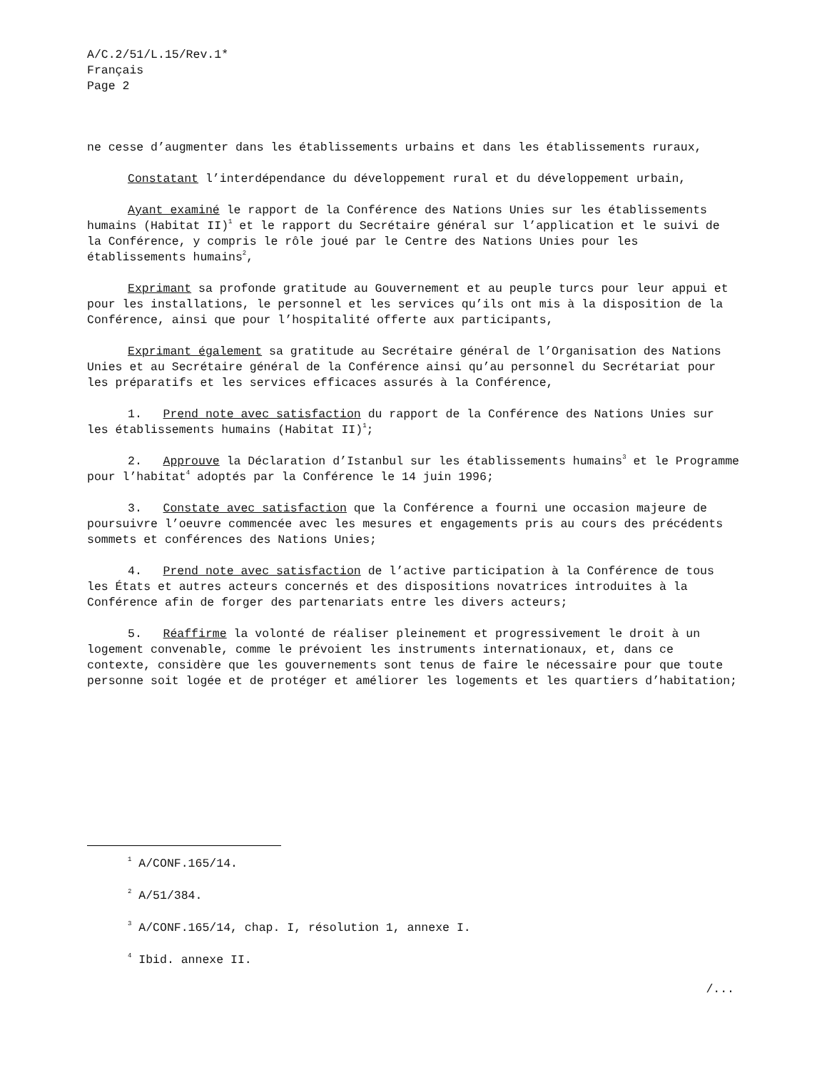A/C.2/51/L.15/Rev.1*
Français
Page 2
ne cesse d’augmenter dans les établissements urbains et dans les établissements ruraux,
Constatant l’interdépendance du développement rural et du développement urbain,
Ayant examiné le rapport de la Conférence des Nations Unies sur les établissements humains (Habitat II)<sup>1</sup> et le rapport du Secrétaire général sur l’application et le suivi de la Conférence, y compris le rôle joué par le Centre des Nations Unies pour les établissements humains<sup>2</sup>,
Exprimant sa profonde gratitude au Gouvernement et au peuple turcs pour leur appui et pour les installations, le personnel et les services qu’ils ont mis à la disposition de la Conférence, ainsi que pour l’hospitalité offerte aux participants,
Exprimant également sa gratitude au Secrétaire général de l’Organisation des Nations Unies et au Secrétaire général de la Conférence ainsi qu’au personnel du Secrétariat pour les préparatifs et les services efficaces assurés à la Conférence,
1. Prend note avec satisfaction du rapport de la Conférence des Nations Unies sur les établissements humains (Habitat II)<sup>1</sup>;
2. Approuve la Déclaration d’Istanbul sur les établissements humains<sup>3</sup> et le Programme pour l’habitat<sup>4</sup> adoptés par la Conférence le 14 juin 1996;
3. Constate avec satisfaction que la Conférence a fourni une occasion majeure de poursuivre l’oeuvre commencée avec les mesures et engagements pris au cours des précédents sommets et conférences des Nations Unies;
4. Prend note avec satisfaction de l’active participation à la Conférence de tous les États et autres acteurs concernés et des dispositions novatrices introduites à la Conférence afin de forger des partenariats entre les divers acteurs;
5. Réaffirme la volonté de réaliser pleinement et progressivement le droit à un logement convenable, comme le prévoient les instruments internationaux, et, dans ce contexte, considère que les gouvernements sont tenus de faire le nécessaire pour que toute personne soit logée et de protéger et améliorer les logements et les quartiers d’habitation;
<sup>1</sup> A/CONF.165/14.
<sup>2</sup> A/51/384.
<sup>3</sup> A/CONF.165/14, chap. I, résolution 1, annexe I.
<sup>4</sup> Ibid. annexe II.
/...